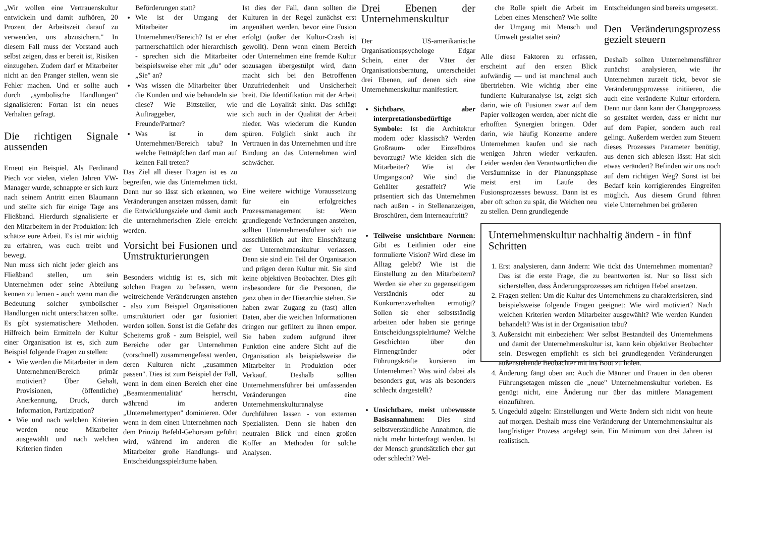„Wir wollen eine Vertrauenskultur entwickeln und damit aufhören, 20 Prozent der Arbeitszeit darauf zu verwenden, uns abzusichern." In diesem Fall muss der Vorstand auch selbst zeigen, dass er bereit ist, Risiken einzugehen. Zudem darf er Mitarbeiter nicht an den Pranger stellen, wenn sie Fehler machen. Und er sollte auch durch „symbolische Handlungen" signalisieren: Fortan ist ein neues Verhalten gefragt.
Die richtigen Signale aussenden
Erneut ein Beispiel. Als Ferdinand Piech vor vielen, vielen Jahren VW-Manager wurde, schnappte er sich kurz nach seinem Antritt einen Blaumann und stellte sich für einige Tage ans Fließband. Hierdurch signalisierte er den Mitarbeitern in der Produktion: Ich schätze eure Arbeit. Es ist mir wichtig zu erfahren, was euch treibt und bewegt.
Nun muss sich nicht jeder gleich ans Fließband stellen, um sein Unternehmen oder seine Abteilung kennen zu lernen - auch wenn man die Bedeutung solcher symbolischer Handlungen nicht unterschätzen sollte. Es gibt systematischere Methoden. Hilfreich beim Ermitteln der Kultur einer Organisation ist es, sich zum Beispiel folgende Fragen zu stellen:
Wie werden die Mitarbeiter in dem Unternehmen/Bereich primär motiviert? Über Gehalt, Provisionen, (öffentliche) Anerkennung, Druck, durch Information, Partizipation?
Wie und nach welchen Kriterien werden neue Mitarbeiter ausgewählt und nach welchen Kriterien finden
Beförderungen statt?
Wie ist der Umgang der Mitarbeiter im Unternehmen/Bereich? Ist er eher partnerschaftlich oder hierarchisch - sprechen sich die Mitarbeiter beispielsweise eher mit „du" oder „Sie" an?
Was wissen die Mitarbeiter über die Kunden und wie behandeln sie diese? Wie Bittsteller, wie Auftraggeber, wie Freunde/Partner?
Was ist in dem Unternehmen/Bereich tabu? In welche Fettnäpfchen darf man auf keinen Fall treten?
Das Ziel all dieser Fragen ist es zu begreifen, wie das Unternehmen tickt. Denn nur so lässt sich erkennen, wo Veränderungen ansetzen müssen, damit die Entwicklungsziele und damit auch die unternehmerischen Ziele erreicht werden.
Vorsicht bei Fusionen und Umstrukturierungen
Besonders wichtig ist es, sich mit solchen Fragen zu befassen, wenn weitreichende Veränderungen anstehen - also zum Beispiel Organisationen umstrukturiert oder gar fusioniert werden sollen. Sonst ist die Gefahr des Scheiterns groß - zum Beispiel, weil Bereiche oder gar Unternehmen (vorschnell) zusammengefasst werden, deren Kulturen nicht „zusammen passen". Dies ist zum Beispiel der Fall, wenn in dem einen Bereich eher eine „Beamtenmentalität" herrscht, während im anderen „Unternehmertypen" dominieren. Oder wenn in dem einen Unternehmen nach dem Prinzip Befehl-Gehorsam geführt wird, während im anderen die Mitarbeiter große Handlungs- und Entscheidungsspielräume haben.
Ist dies der Fall, dann sollten die Kulturen in der Regel zunächst erst angenähert werden, bevor eine Fusion erfolgt (außer der Kultur-Crash ist gewollt). Denn wenn einem Bereich oder Unternehmen eine fremde Kultur sozusagen übergestülpt wird, dann macht sich bei den Betroffenen Unzufriedenheit und Unsicherheit breit. Die Identifikation mit der Arbeit und die Loyalität sinkt. Das schlägt sich auch in der Qualität der Arbeit nieder. Was wiederum die Kunden spüren. Folglich sinkt auch ihr Vertrauen in das Unternehmen und ihre Bindung an das Unternehmen wird schwächer.
Eine weitere wichtige Voraussetzung für ein erfolgreiches Prozessmanagement ist: Wenn grundlegende Veränderungen anstehen, sollten Unternehmensführer sich nie ausschließlich auf ihre Einschätzung der Unternehmenskultur verlassen. Denn sie sind ein Teil der Organisation und prägen deren Kultur mit. Sie sind keine objektiven Beobachter. Dies gilt insbesondere für die Personen, die ganz oben in der Hierarchie stehen. Sie haben zwar Zugang zu (fast) allen Daten, aber die weichen Informationen dringen nur gefiltert zu ihnen empor. Sie haben zudem aufgrund ihrer Funktion eine andere Sicht auf die Organisation als beispielsweise die Mitarbeiter in Produktion oder Verkauf. Deshalb sollten Unternehmensführer bei umfassenden Veränderungen eine Unternehmenskulturanalyse durchführen lassen - von externen Spezialisten. Denn sie haben den neutralen Blick und einen großen Koffer an Methoden für solche Analysen.
Drei Ebenen der Unternehmenskultur
Der US-amerikanische Organisationspsychologe Edgar Schein, einer der Väter der Organisationsberatung, unterscheidet drei Ebenen, auf denen sich eine Unternehmenskultur manifestiert.
Sichtbare, aber interpretationsbedürftige Symbole: Ist die Architektur modern oder klassisch? Werden Großraum- oder Einzelbüros bevorzugt? Wie kleiden sich die Mitarbeiter? Wie ist der Umgangston? Wie sind die Gehälter gestaffelt? Wie präsentiert sich das Unternehmen nach außen - in Stellenanzeigen, Broschüren, dem Interneauftritt?
Teilweise unsichtbare Normen: Gibt es Leitlinien oder eine formulierte Vision? Wird diese im Alltag gelebt? Wie ist die Einstellung zu den Mitarbeitern? Werden sie eher zu gegenseitigem Verständnis oder zu Konkurrenzverhalten ermutigt? Sollen sie eher selbstständig arbeiten oder haben sie geringe Entscheidungsspielräume? Welche Geschichten über den Firmengründer oder Führungskräfte kursieren im Unternehmen? Was wird dabei als besonders gut, was als besonders schlecht dargestellt?
Unsichtbare, meist unbewusste Basisannahmen: Dies sind selbstverständliche Annahmen, die nicht mehr hinterfragt werden. Ist der Mensch grundsätzlich eher gut oder schlecht? Wel-
che Rolle spielt die Arbeit im Leben eines Menschen? Wie sollte der Umgang mit Mensch und Umwelt gestaltet sein?
Alle diese Faktoren zu erfassen, erscheint auf den ersten Blick aufwändig — und ist manchmal auch übertrieben. Wie wichtig aber eine fundierte Kulturanalyse ist, zeigt sich darin, wie oft Fusionen zwar auf dem Papier vollzogen werden, aber nicht die erhofften Synergien bringen. Oder darin, wie häufig Konzerne andere Unternehmen kaufen und sie nach wenigen Jahren wieder verkaufen. Leider werden den Verantwortlichen die Versäumnisse in der Planungsphase meist erst im Laufe des Fusionsprozesses bewusst. Dann ist es aber oft schon zu spät, die Weichen neu zu stellen. Denn grundlegende
Entscheidungen sind bereits umgesetzt.
Den Veränderungsprozess gezielt steuern
Deshalb sollten Unternehmensführer zunächst analysieren, wie ihr Unternehmen zurzeit tickt, bevor sie Veränderungsprozesse initiieren, die auch eine veränderte Kultur erfordern. Denn nur dann kann der Changeprozess so gestaltet werden, dass er nicht nur auf dem Papier, sondern auch real gelingt. Außerdem werden zum Steuern dieses Prozesses Parameter benötigt, aus denen sich ablesen lässt: Hat sich etwas verändert? Befinden wir uns noch auf dem richtigen Weg? Sonst ist bei Bedarf kein korrigierendes Eingreifen möglich. Aus diesem Grund führen viele Unternehmen bei größeren
Unternehmenskultur nachhaltig ändern - in fünf Schritten
1. Erst analysieren, dann ändern: Wie tickt das Unternehmen momentan? Das ist die erste Frage, die zu beantworten ist. Nur so lässt sich sicherstellen, dass Änderungsprozesses am richtigen Hebel ansetzen.
2. Fragen stellen: Um die Kultur des Unternehmens zu charakterisieren, sind beispielsweise folgende Fragen geeignet: Wie wird motiviert? Nach welchen Kriterien werden Mitarbeiter ausgewählt? Wie werden Kunden behandelt? Was ist in der Organisation tabu?
3. Außensicht mit einbeziehen: Wer selbst Bestandteil des Unternehmens und damit der Unternehmenskultur ist, kann kein objektiver Beobachter sein. Deswegen empfiehlt es sich bei grundlegenden Veränderungen außenstehende Beobachter mit ins Boot zu holen.
4. Änderung fängt oben an: Auch die Männer und Frauen in den oberen Führungsetagen müssen die „neue" Unternehmenskultur vorleben. Es genügt nicht, eine Änderung nur über das mittlere Management einzuführen.
5. Ungeduld zügeln: Einstellungen und Werte ändern sich nicht von heute auf morgen. Deshalb muss eine Veränderung der Unternehmenskultur als langfristiger Prozess angelegt sein. Ein Minimum von drei Jahren ist realistisch.